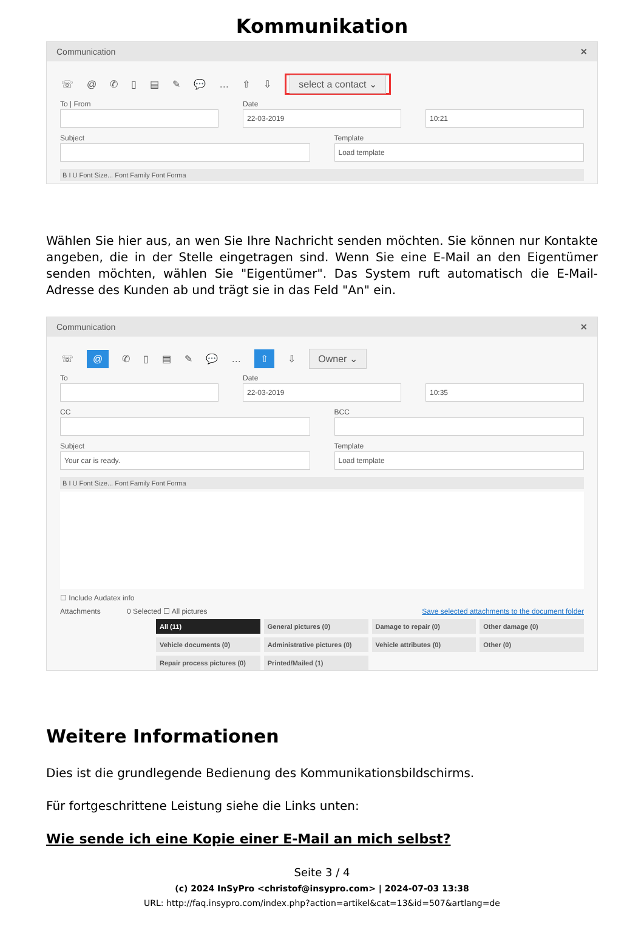Kommunikation
Communication ✕
☏ @ ✆ ▯ ▤ ✎ 💬 … ⇧ ⇩ select a contact ⌄
To | From Date
22-03-2019
10:21
Subject Template
Load template
B I U Font Size... Font Family Font Forma
Wählen Sie hier aus, an wen Sie Ihre Nachricht senden möchten. Sie können nur Kontakte angeben, die in der Stelle eingetragen sind. Wenn Sie eine E-Mail an den Eigentümer senden möchten, wählen Sie "Eigentümer". Das System ruft automatisch die E-Mail-Adresse des Kunden ab und trägt sie in das Feld "An" ein.
Communication ✕
☏ @ ✆ ▯ ▤ ✎ 💬 … ⇧ ⇩ Owner ⌄
To Date
22-03-2019
10:35
CC BCC
Subject
Your car is ready.
Template
Load template
B I U Font Size... Font Family Font Forma
☐ Include Audatex info
Attachments 0 Selected ☐ All pictures Save selected attachments to the document folder
All (11) General pictures (0) Damage to repair (0) Other damage (0) Vehicle documents (0) Administrative pictures (0) Vehicle attributes (0) Other (0) Repair process pictures (0) Printed/Mailed (1)
Weitere Informationen
Dies ist die grundlegende Bedienung des Kommunikationsbildschirms.
Für fortgeschrittene Leistung siehe die Links unten:
Wie sende ich eine Kopie einer E-Mail an mich selbst?
Seite 3 / 4
(c) 2024 InSyPro <christof@insypro.com> | 2024-07-03 13:38
URL: http://faq.insypro.com/index.php?action=artikel&cat=13&id=507&artlang=de